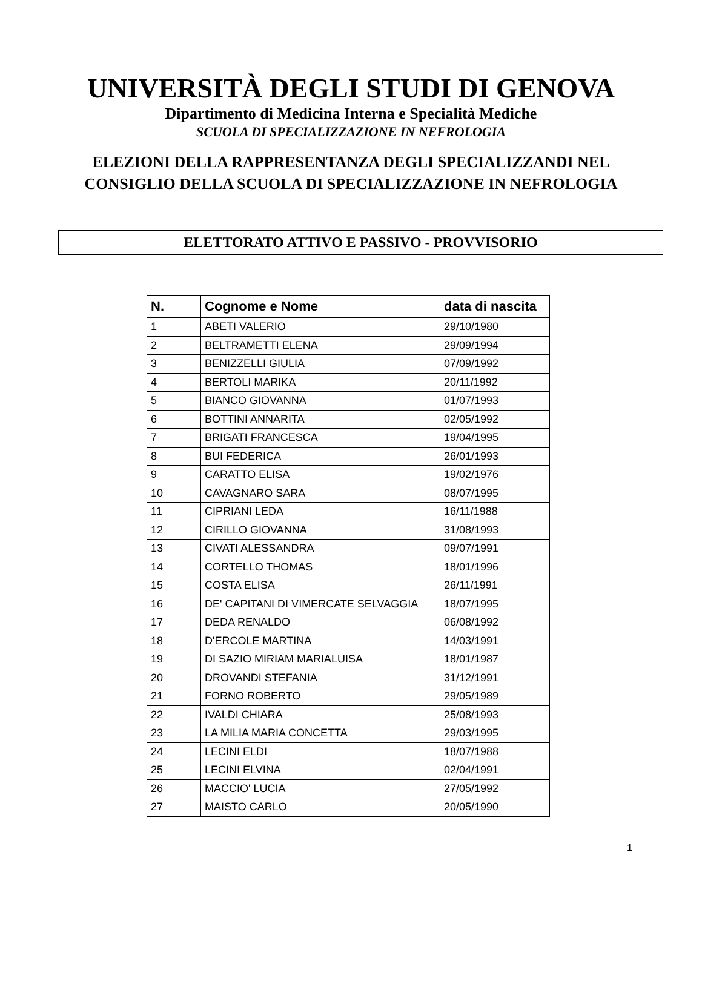UNIVERSITÀ DEGLI STUDI DI GENOVA
Dipartimento di Medicina Interna e Specialità Mediche
SCUOLA DI SPECIALIZZAZIONE IN NEFROLOGIA
ELEZIONI DELLA RAPPRESENTANZA DEGLI SPECIALIZZANDI NEL CONSIGLIO DELLA SCUOLA DI SPECIALIZZAZIONE IN NEFROLOGIA
ELETTORATO ATTIVO E PASSIVO - PROVVISORIO
| N. | Cognome e Nome | data di nascita |
| --- | --- | --- |
| 1 | ABETI VALERIO | 29/10/1980 |
| 2 | BELTRAMETTI ELENA | 29/09/1994 |
| 3 | BENIZZELLI GIULIA | 07/09/1992 |
| 4 | BERTOLI MARIKA | 20/11/1992 |
| 5 | BIANCO GIOVANNA | 01/07/1993 |
| 6 | BOTTINI ANNARITA | 02/05/1992 |
| 7 | BRIGATI FRANCESCA | 19/04/1995 |
| 8 | BUI FEDERICA | 26/01/1993 |
| 9 | CARATTO ELISA | 19/02/1976 |
| 10 | CAVAGNARO SARA | 08/07/1995 |
| 11 | CIPRIANI LEDA | 16/11/1988 |
| 12 | CIRILLO GIOVANNA | 31/08/1993 |
| 13 | CIVATI ALESSANDRA | 09/07/1991 |
| 14 | CORTELLO THOMAS | 18/01/1996 |
| 15 | COSTA ELISA | 26/11/1991 |
| 16 | DE' CAPITANI DI VIMERCATE SELVAGGIA | 18/07/1995 |
| 17 | DEDA RENALDO | 06/08/1992 |
| 18 | D'ERCOLE MARTINA | 14/03/1991 |
| 19 | DI SAZIO MIRIAM MARIALUISA | 18/01/1987 |
| 20 | DROVANDI STEFANIA | 31/12/1991 |
| 21 | FORNO ROBERTO | 29/05/1989 |
| 22 | IVALDI CHIARA | 25/08/1993 |
| 23 | LA MILIA MARIA CONCETTA | 29/03/1995 |
| 24 | LECINI ELDI | 18/07/1988 |
| 25 | LECINI ELVINA | 02/04/1991 |
| 26 | MACCIO' LUCIA | 27/05/1992 |
| 27 | MAISTO CARLO | 20/05/1990 |
1